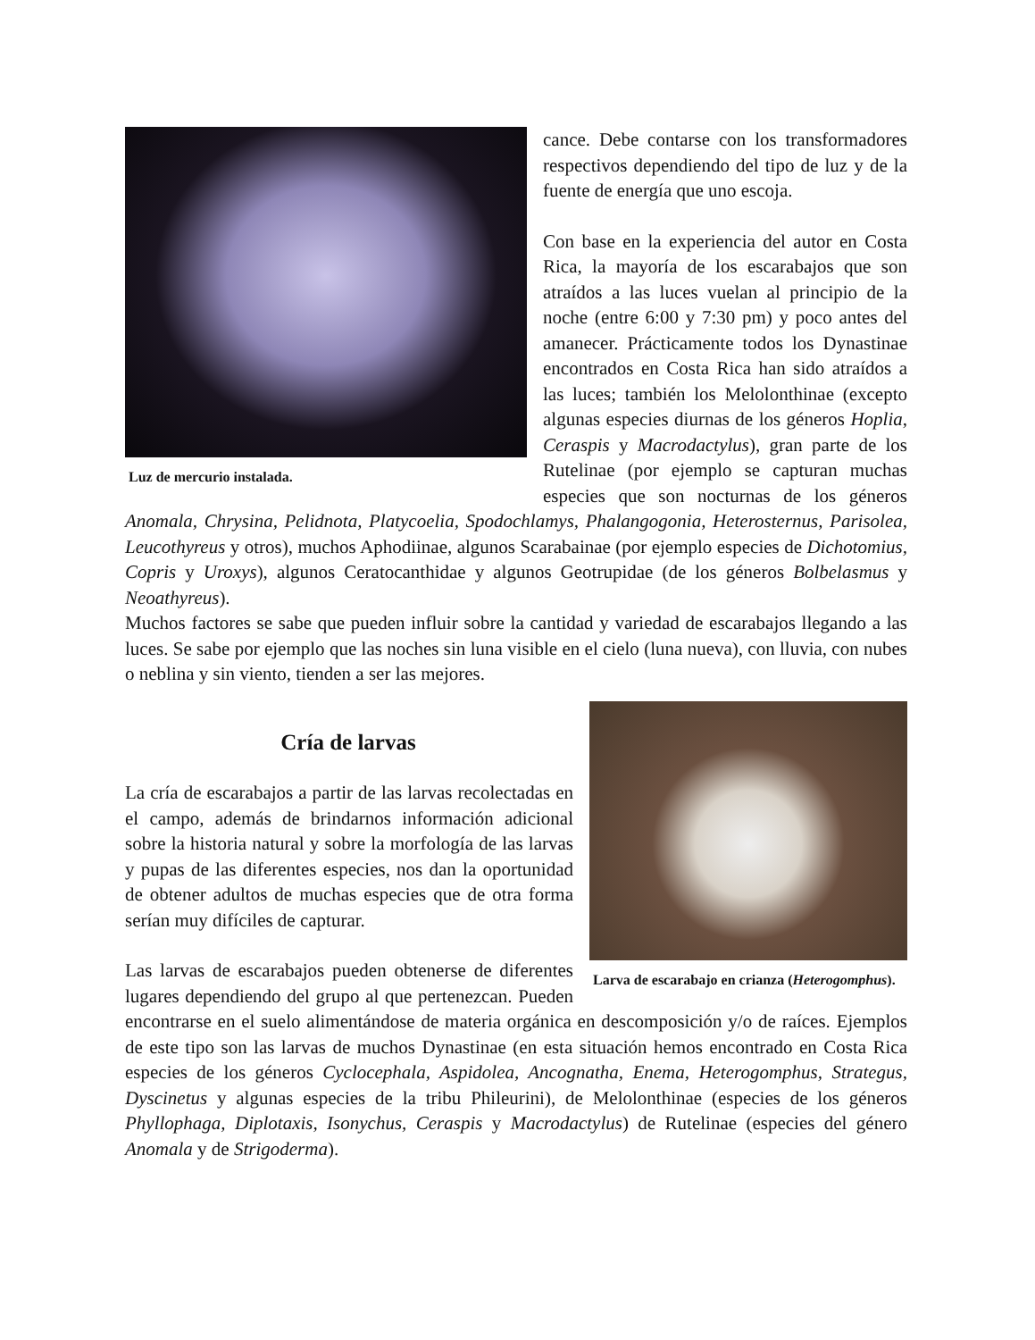Luz de mercurio instalada.
cance. Debe contarse con los transformadores respectivos dependiendo del tipo de luz y de la fuente de energía que uno escoja.
Con base en la experiencia del autor en Costa Rica, la mayoría de los escarabajos que son atraídos a las luces vuelan al principio de la noche (entre 6:00 y 7:30 pm) y poco antes del amanecer. Prácticamente todos los Dynastinae encontrados en Costa Rica han sido atraídos a las luces; también los Melolonthinae (excepto algunas especies diurnas de los géneros Hoplia, Ceraspis y Macrodactylus), gran parte de los Rutelinae (por ejemplo se capturan muchas especies que son nocturnas de los géneros Anomala, Chrysina, Pelidnota, Platycoelia, Spodochlamys, Phalangogonia, Heterosternus, Parisolea, Leucothyreus y otros), muchos Aphodiinae, algunos Scarabainae (por ejemplo especies de Dichotomius, Copris y Uroxys), algunos Ceratocanthidae y algunos Geotrupidae (de los géneros Bolbelasmus y Neoathyreus).
Muchos factores se sabe que pueden influir sobre la cantidad y variedad de escarabajos llegando a las luces. Se sabe por ejemplo que las noches sin luna visible en el cielo (luna nueva), con lluvia, con nubes o neblina y sin viento, tienden a ser las mejores.
Larva de escarabajo en crianza (Heterogomphus).
Cría de larvas
La cría de escarabajos a partir de las larvas recolectadas en el campo, además de brindarnos información adicional sobre la historia natural y sobre la morfología de las larvas y pupas de las diferentes especies, nos dan la oportunidad de obtener adultos de muchas especies que de otra forma serían muy difíciles de capturar.
Las larvas de escarabajos pueden obtenerse de diferentes lugares dependiendo del grupo al que pertenezcan. Pueden encontrarse en el suelo alimentándose de materia orgánica en descomposición y/o de raíces. Ejemplos de este tipo son las larvas de muchos Dynastinae (en esta situación hemos encontrado en Costa Rica especies de los géneros Cyclocephala, Aspidolea, Ancognatha, Enema, Heterogomphus, Strategus, Dyscinetus y algunas especies de la tribu Phileurini), de Melolonthinae (especies de los géneros Phyllophaga, Diplotaxis, Isonychus, Ceraspis y Macrodactylus) de Rutelinae (especies del género Anomala y de Strigoderma).